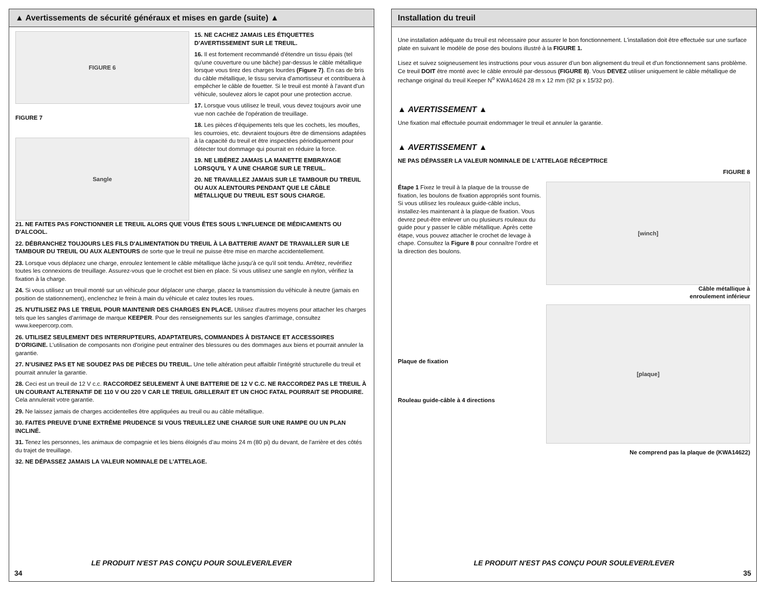▲ Avertissements de sécurité généraux et mises en garde (suite) ▲
FIGURE 6
FIGURE 7
Sangle
15. NE CACHEZ JAMAIS LES ÉTIQUETTES D’AVERTISSEMENT SUR LE TREUIL.
16. Il est fortement recommandé d'étendre un tissu épais (tel qu’une couverture ou une bâche) par-dessus le câble métallique lorsque vous tirez des charges lourdes (Figure 7). En cas de bris du câble métallique, le tissu servira d’amortisseur et contribuera à empêcher le câble de fouetter. Si le treuil est monté à l’avant d'un véhicule, soulevez alors le capot pour une protection accrue.
17. Lorsque vous utilisez le treuil, vous devez toujours avoir une vue non cachée de l'opération de treuillage.
18. Les pièces d'équipements tels que les cochets, les moufles, les courroies, etc. devraient toujours être de dimensions adaptées à la capacité du treuil et être inspectées périodiquement pour détecter tout dommage qui pourrait en réduire la force.
19. NE LIBÉREZ JAMAIS LA MANETTE EMBRAYAGE LORSQU'IL Y A UNE CHARGE SUR LE TREUIL.
20. NE TRAVAILLEZ JAMAIS SUR LE TAMBOUR DU TREUIL OU AUX ALENTOURS PENDANT QUE LE CÂBLE MÉTALLIQUE DU TREUIL EST SOUS CHARGE.
21. NE FAITES PAS FONCTIONNER LE TREUIL ALORS QUE VOUS ÊTES SOUS L'INFLUENCE DE MÉDICAMENTS OU D'ALCOOL.
22. DÉBRANCHEZ TOUJOURS LES FILS D'ALIMENTATION DU TREUIL À LA BATTERIE AVANT DE TRAVAILLER SUR LE TAMBOUR DU TREUIL OU AUX ALENTOURS de sorte que le treuil ne puisse être mise en marche accidentellement.
23. Lorsque vous déplacez une charge, enroulez lentement le câble métallique lâche jusqu'à ce qu'il soit tendu. Arrêtez, revérifiez toutes les connexions de treuillage. Assurez-vous que le crochet est bien en place. Si vous utilisez une sangle en nylon, vérifiez la fixation à la charge.
24. Si vous utilisez un treuil monté sur un véhicule pour déplacer une charge, placez la transmission du véhicule à neutre (jamais en position de stationnement), enclenchez le frein à main du véhicule et calez toutes les roues.
25. N'UTILISEZ PAS LE TREUIL POUR MAINTENIR DES CHARGES EN PLACE. Utilisez d'autres moyens pour attacher les charges tels que les sangles d’arrimage de marque KEEPER. Pour des renseignements sur les sangles d'arrimage, consultez www.keepercorp.com.
26. UTILISEZ SEULEMENT DES INTERRUPTEURS, ADAPTATEURS, COMMANDES À DISTANCE ET ACCESSOIRES D’ORIGINE. L'utilisation de composants non d'origine peut entraîner des blessures ou des dommages aux biens et pourrait annuler la garantie.
27. N’USINEZ PAS ET NE SOUDEZ PAS DE PIÈCES DU TREUIL. Une telle altération peut affaiblir l'intégrité structurelle du treuil et pourrait annuler la garantie.
28. Ceci est un treuil de 12 V c.c. RACCORDEZ SEULEMENT À UNE BATTERIE DE 12 V C.C. NE RACCORDEZ PAS LE TREUIL À UN COURANT ALTERNATIF DE 110 V OU 220 V CAR LE TREUIL GRILLERAIT ET UN CHOC FATAL POURRAIT SE PRODUIRE. Cela annulerait votre garantie.
29. Ne laissez jamais de charges accidentelles être appliquées au treuil ou au câble métallique.
30. FAITES PREUVE D'UNE EXTRÊME PRUDENCE SI VOUS TREUILLEZ UNE CHARGE SUR UNE RAMPE OU UN PLAN INCLINÉ.
31. Tenez les personnes, les animaux de compagnie et les biens éloignés d’au moins 24 m (80 pi) du devant, de l'arrière et des côtés du trajet de treuillage.
32. NE DÉPASSEZ JAMAIS LA VALEUR NOMINALE DE L’ATTELAGE.
LE PRODUIT N'EST PAS CONÇU POUR SOULEVER/LEVER
34
Installation du treuil
Une installation adéquate du treuil est nécessaire pour assurer le bon fonctionnement. L'installation doit être effectuée sur une surface plate en suivant le modèle de pose des boulons illustré à la FIGURE 1.
Lisez et suivez soigneusement les instructions pour vous assurer d’un bon alignement du treuil et d'un fonctionnement sans problème. Ce treuil DOIT être monté avec le câble enroulé par-dessous (FIGURE 8). Vous DEVEZ utiliser uniquement le câble métallique de rechange original du treuil Keeper N<sup>o</sup> KWA14624 28 m x 12 mm (92 pi x 15/32 po).
▲ AVERTISSEMENT ▲
Une fixation mal effectuée pourrait endommager le treuil et annuler la garantie.
▲ AVERTISSEMENT ▲
NE PAS DÉPASSER LA VALEUR NOMINALE DE L’ATTELAGE RÉCEPTRICE
Étape 1 Fixez le treuil à la plaque de la trousse de fixation, les boulons de fixation appropriés sont fournis. Si vous utilisez les rouleaux guide-câble inclus, installez-les maintenant à la plaque de fixation. Vous devrez peut-être enlever un ou plusieurs rouleaux du guide pour y passer le câble métallique. Après cette étape, vous pouvez attacher le crochet de levage à chape. Consultez la Figure 8 pour connaître l’ordre et la direction des boulons.
Plaque de fixation
Rouleau guide-câble à 4 directions
FIGURE 8
[winch]
Câble métallique à
enroulement inférieur
[plaque]
Ne comprend pas la plaque de (KWA14622)
LE PRODUIT N'EST PAS CONÇU POUR SOULEVER/LEVER
35